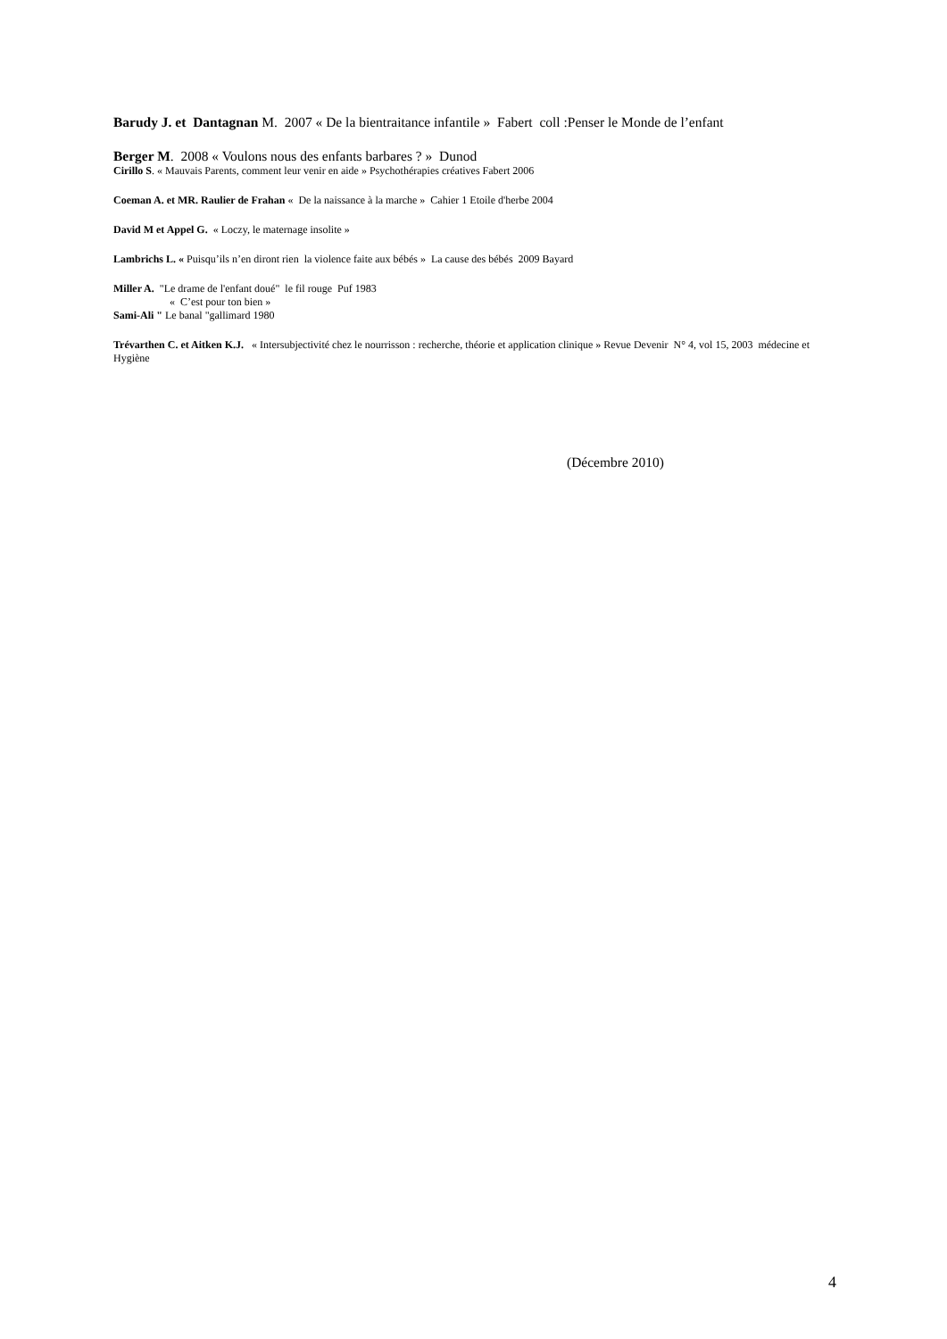Barudy J. et Dantagnan M. 2007 « De la bientraitance infantile » Fabert coll :Penser le Monde de l’enfant
Berger M. 2008 « Voulons nous des enfants barbares ? » Dunod
Cirillo S. « Mauvais Parents, comment leur venir en aide » Psychothérapies créatives Fabert 2006
Coeman A. et MR. Raulier de Frahan « De la naissance à la marche » Cahier 1 Etoile d'herbe 2004
David M et Appel G. « Loczy, le maternage insolite »
Lambrichs L. « Puisqu’ils n’en diront rien la violence faite aux bébés » La cause des bébés 2009 Bayard
Miller A. "Le drame de l'enfant doué" le fil rouge Puf 1983
« C’est pour ton bien »
Sami-Ali " Le banal "gallimard 1980
Trévarthen C. et Aitken K.J. « Intersubjectivité chez le nourrisson : recherche, théorie et application clinique » Revue Devenir N° 4, vol 15, 2003 médecine et Hygiène
(Décembre 2010)
4